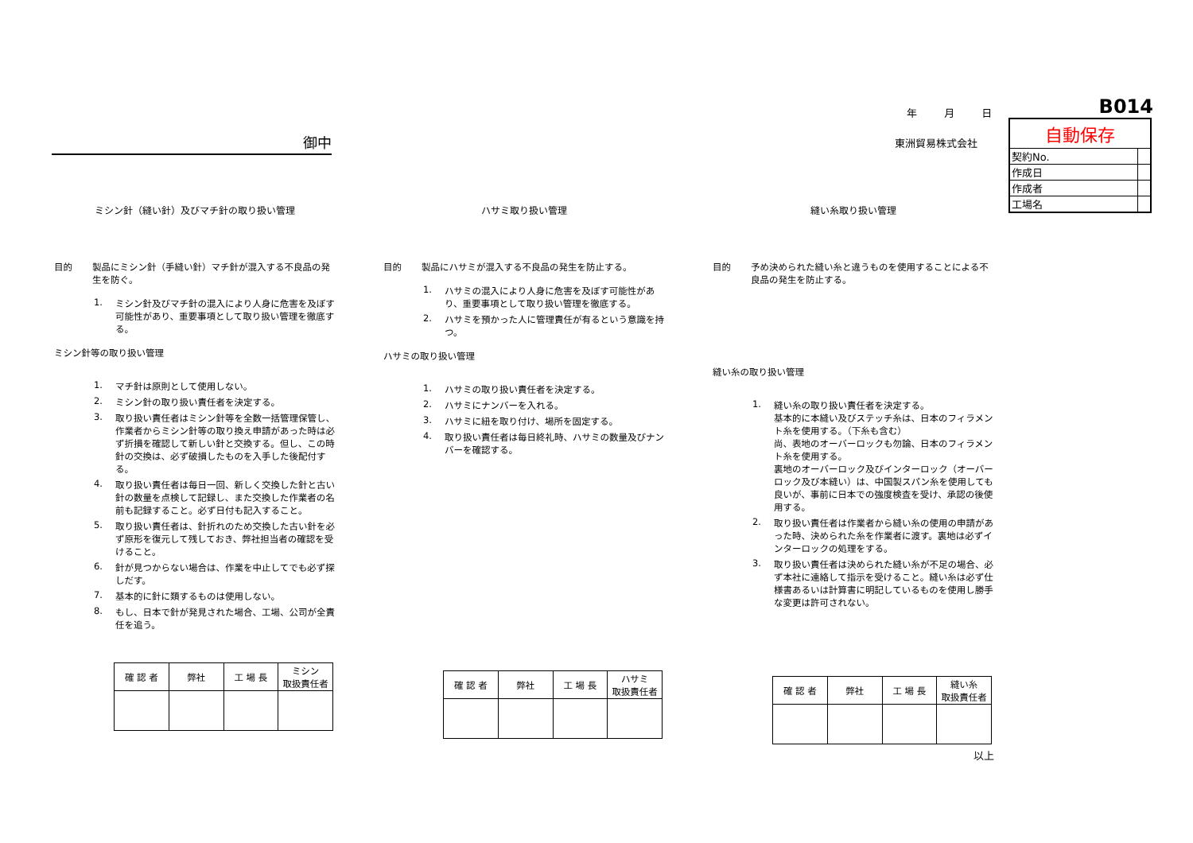御中
年 月 日
東洲貿易株式会社
B014
| 自動保存 | |
| 契約No. | |
| 作成日 | |
| 作成者 | |
| 工場名 | |
ミシン針（縫い針）及びマチ針の取り扱い管理
目的 製品にミシン針（手縫い針）マチ針が混入する不良品の発生を防ぐ。
1. ミシン針及びマチ針の混入により人身に危害を及ぼす可能性があり、重要事項として取り扱い管理を徹底する。
ミシン針等の取り扱い管理
1. マチ針は原則として使用しない。
2. ミシン針の取り扱い責任者を決定する。
3. 取り扱い責任者はミシン針等を全数一括管理保管し、作業者からミシン針等の取り換え申請があった時は必ず折損を確認して新しい針と交換する。但し、この時針の交換は、必ず破損したものを入手した後配付する。
4. 取り扱い責任者は毎日一回、新しく交換した針と古い針の数量を点検して記録し、また交換した作業者の名前も記録すること。必ず日付も記入すること。
5. 取り扱い責任者は、針折れのため交換した古い針を必ず原形を復元して残しておき、弊社担当者の確認を受けること。
6. 針が見つからない場合は、作業を中止してでも必ず探しだす。
7. 基本的に針に類するものは使用しない。
8. もし、日本で針が発見された場合、工場、公司が全責任を追う。
| 確 認 者 | 弊社 | 工 場 長 | ミシン 取扱責任者 |
ハサミ取り扱い管理
目的 製品にハサミが混入する不良品の発生を防止する。
1. ハサミの混入により人身に危害を及ぼす可能性があり、重要事項として取り扱い管理を徹底する。
2. ハサミを預かった人に管理責任が有るという意識を持つ。
ハサミの取り扱い管理
1. ハサミの取り扱い責任者を決定する。
2. ハサミにナンバーを入れる。
3. ハサミに紐を取り付け、場所を固定する。
4. 取り扱い責任者は毎日終礼時、ハサミの数量及びナンバーを確認する。
| 確 認 者 | 弊社 | 工 場 長 | ハサミ 取扱責任者 |
縫い糸取り扱い管理
目的 予め決められた縫い糸と違うものを使用することによる不良品の発生を防止する。
縫い糸の取り扱い管理
1. 縫い糸の取り扱い責任者を決定する。
基本的に本縫い及びステッチ糸は、日本のフィラメント糸を使用する。（下糸も含む）
尚、表地のオーバーロックも勿論、日本のフィラメント糸を使用する。
裏地のオーバーロック及びインターロック（オーバーロック及び本縫い）は、中国製スパン糸を使用しても良いが、事前に日本での強度検査を受け、承認の後使用する。
2. 取り扱い責任者は作業者から縫い糸の使用の申請があった時、決められた糸を作業者に渡す。裏地は必ずインターロックの処理をする。
3. 取り扱い責任者は決められた縫い糸が不足の場合、必ず本社に連絡して指示を受けること。縫い糸は必ず仕様書あるいは計算書に明記しているものを使用し勝手な変更は許可されない。
| 確 認 者 | 弊社 | 工 場 長 | 縫い糸 取扱責任者 |
以上